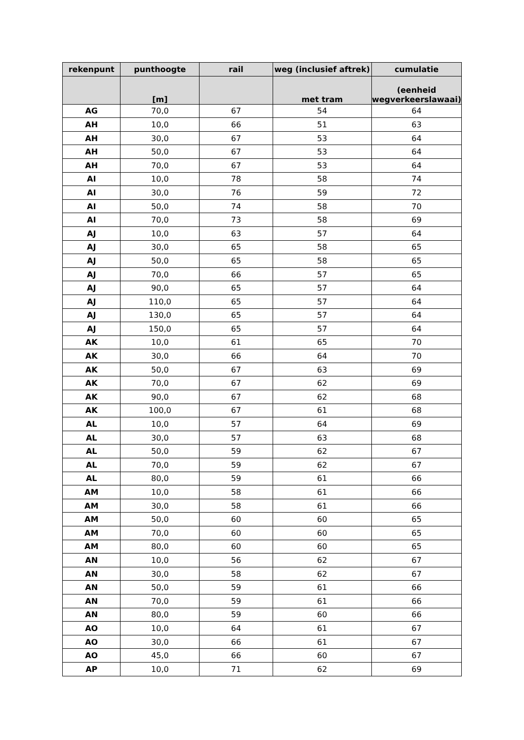| rekenpunt | punthoogte | rail | weg (inclusief aftrek) | cumulatie |
| --- | --- | --- | --- | --- |
| | [m] | | met tram | (eenheid wegverkeerslawaai) |
| AG | 70,0 | 67 | 54 | 64 |
| AH | 10,0 | 66 | 51 | 63 |
| AH | 30,0 | 67 | 53 | 64 |
| AH | 50,0 | 67 | 53 | 64 |
| AH | 70,0 | 67 | 53 | 64 |
| AI | 10,0 | 78 | 58 | 74 |
| AI | 30,0 | 76 | 59 | 72 |
| AI | 50,0 | 74 | 58 | 70 |
| AI | 70,0 | 73 | 58 | 69 |
| AJ | 10,0 | 63 | 57 | 64 |
| AJ | 30,0 | 65 | 58 | 65 |
| AJ | 50,0 | 65 | 58 | 65 |
| AJ | 70,0 | 66 | 57 | 65 |
| AJ | 90,0 | 65 | 57 | 64 |
| AJ | 110,0 | 65 | 57 | 64 |
| AJ | 130,0 | 65 | 57 | 64 |
| AJ | 150,0 | 65 | 57 | 64 |
| AK | 10,0 | 61 | 65 | 70 |
| AK | 30,0 | 66 | 64 | 70 |
| AK | 50,0 | 67 | 63 | 69 |
| AK | 70,0 | 67 | 62 | 69 |
| AK | 90,0 | 67 | 62 | 68 |
| AK | 100,0 | 67 | 61 | 68 |
| AL | 10,0 | 57 | 64 | 69 |
| AL | 30,0 | 57 | 63 | 68 |
| AL | 50,0 | 59 | 62 | 67 |
| AL | 70,0 | 59 | 62 | 67 |
| AL | 80,0 | 59 | 61 | 66 |
| AM | 10,0 | 58 | 61 | 66 |
| AM | 30,0 | 58 | 61 | 66 |
| AM | 50,0 | 60 | 60 | 65 |
| AM | 70,0 | 60 | 60 | 65 |
| AM | 80,0 | 60 | 60 | 65 |
| AN | 10,0 | 56 | 62 | 67 |
| AN | 30,0 | 58 | 62 | 67 |
| AN | 50,0 | 59 | 61 | 66 |
| AN | 70,0 | 59 | 61 | 66 |
| AN | 80,0 | 59 | 60 | 66 |
| AO | 10,0 | 64 | 61 | 67 |
| AO | 30,0 | 66 | 61 | 67 |
| AO | 45,0 | 66 | 60 | 67 |
| AP | 10,0 | 71 | 62 | 69 |